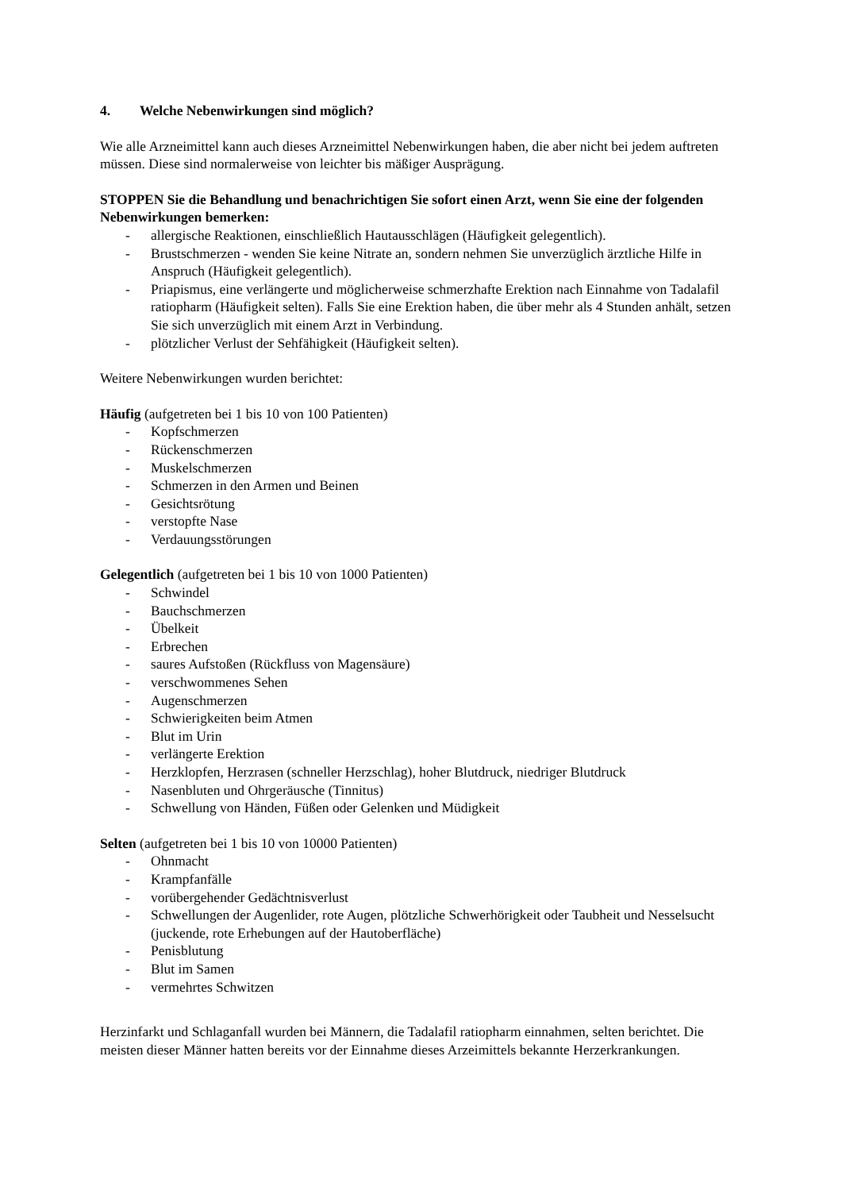4. Welche Nebenwirkungen sind möglich?
Wie alle Arzneimittel kann auch dieses Arzneimittel Nebenwirkungen haben, die aber nicht bei jedem auftreten müssen. Diese sind normalerweise von leichter bis mäßiger Ausprägung.
STOPPEN Sie die Behandlung und benachrichtigen Sie sofort einen Arzt, wenn Sie eine der folgenden Nebenwirkungen bemerken:
- allergische Reaktionen, einschließlich Hautausschlägen (Häufigkeit gelegentlich).
- Brustschmerzen - wenden Sie keine Nitrate an, sondern nehmen Sie unverzüglich ärztliche Hilfe in Anspruch (Häufigkeit gelegentlich).
- Priapismus, eine verlängerte und möglicherweise schmerzhafte Erektion nach Einnahme von Tadalafil ratiopharm (Häufigkeit selten). Falls Sie eine Erektion haben, die über mehr als 4 Stunden anhält, setzen Sie sich unverzüglich mit einem Arzt in Verbindung.
- plötzlicher Verlust der Sehfähigkeit (Häufigkeit selten).
Weitere Nebenwirkungen wurden berichtet:
Häufig (aufgetreten bei 1 bis 10 von 100 Patienten)
- Kopfschmerzen
- Rückenschmerzen
- Muskelschmerzen
- Schmerzen in den Armen und Beinen
- Gesichtsrötung
- verstopfte Nase
- Verdauungsstörungen
Gelegentlich (aufgetreten bei 1 bis 10 von 1000 Patienten)
- Schwindel
- Bauchschmerzen
- Übelkeit
- Erbrechen
- saures Aufstoßen (Rückfluss von Magensäure)
- verschwommenes Sehen
- Augenschmerzen
- Schwierigkeiten beim Atmen
- Blut im Urin
- verlängerte Erektion
- Herzklopfen, Herzrasen (schneller Herzschlag), hoher Blutdruck, niedriger Blutdruck
- Nasenbluten und Ohrgeräusche (Tinnitus)
- Schwellung von Händen, Füßen oder Gelenken und Müdigkeit
Selten (aufgetreten bei 1 bis 10 von 10000 Patienten)
- Ohnmacht
- Krampfanfälle
- vorübergehender Gedächtnisverlust
- Schwellungen der Augenlider, rote Augen, plötzliche Schwerhörigkeit oder Taubheit und Nesselsucht (juckende, rote Erhebungen auf der Hautoberfläche)
- Penisblutung
- Blut im Samen
- vermehrtes Schwitzen
Herzinfarkt und Schlaganfall wurden bei Männern, die Tadalafil ratiopharm einnahmen, selten berichtet. Die meisten dieser Männer hatten bereits vor der Einnahme dieses Arzeimittels bekannte Herzerkrankungen.